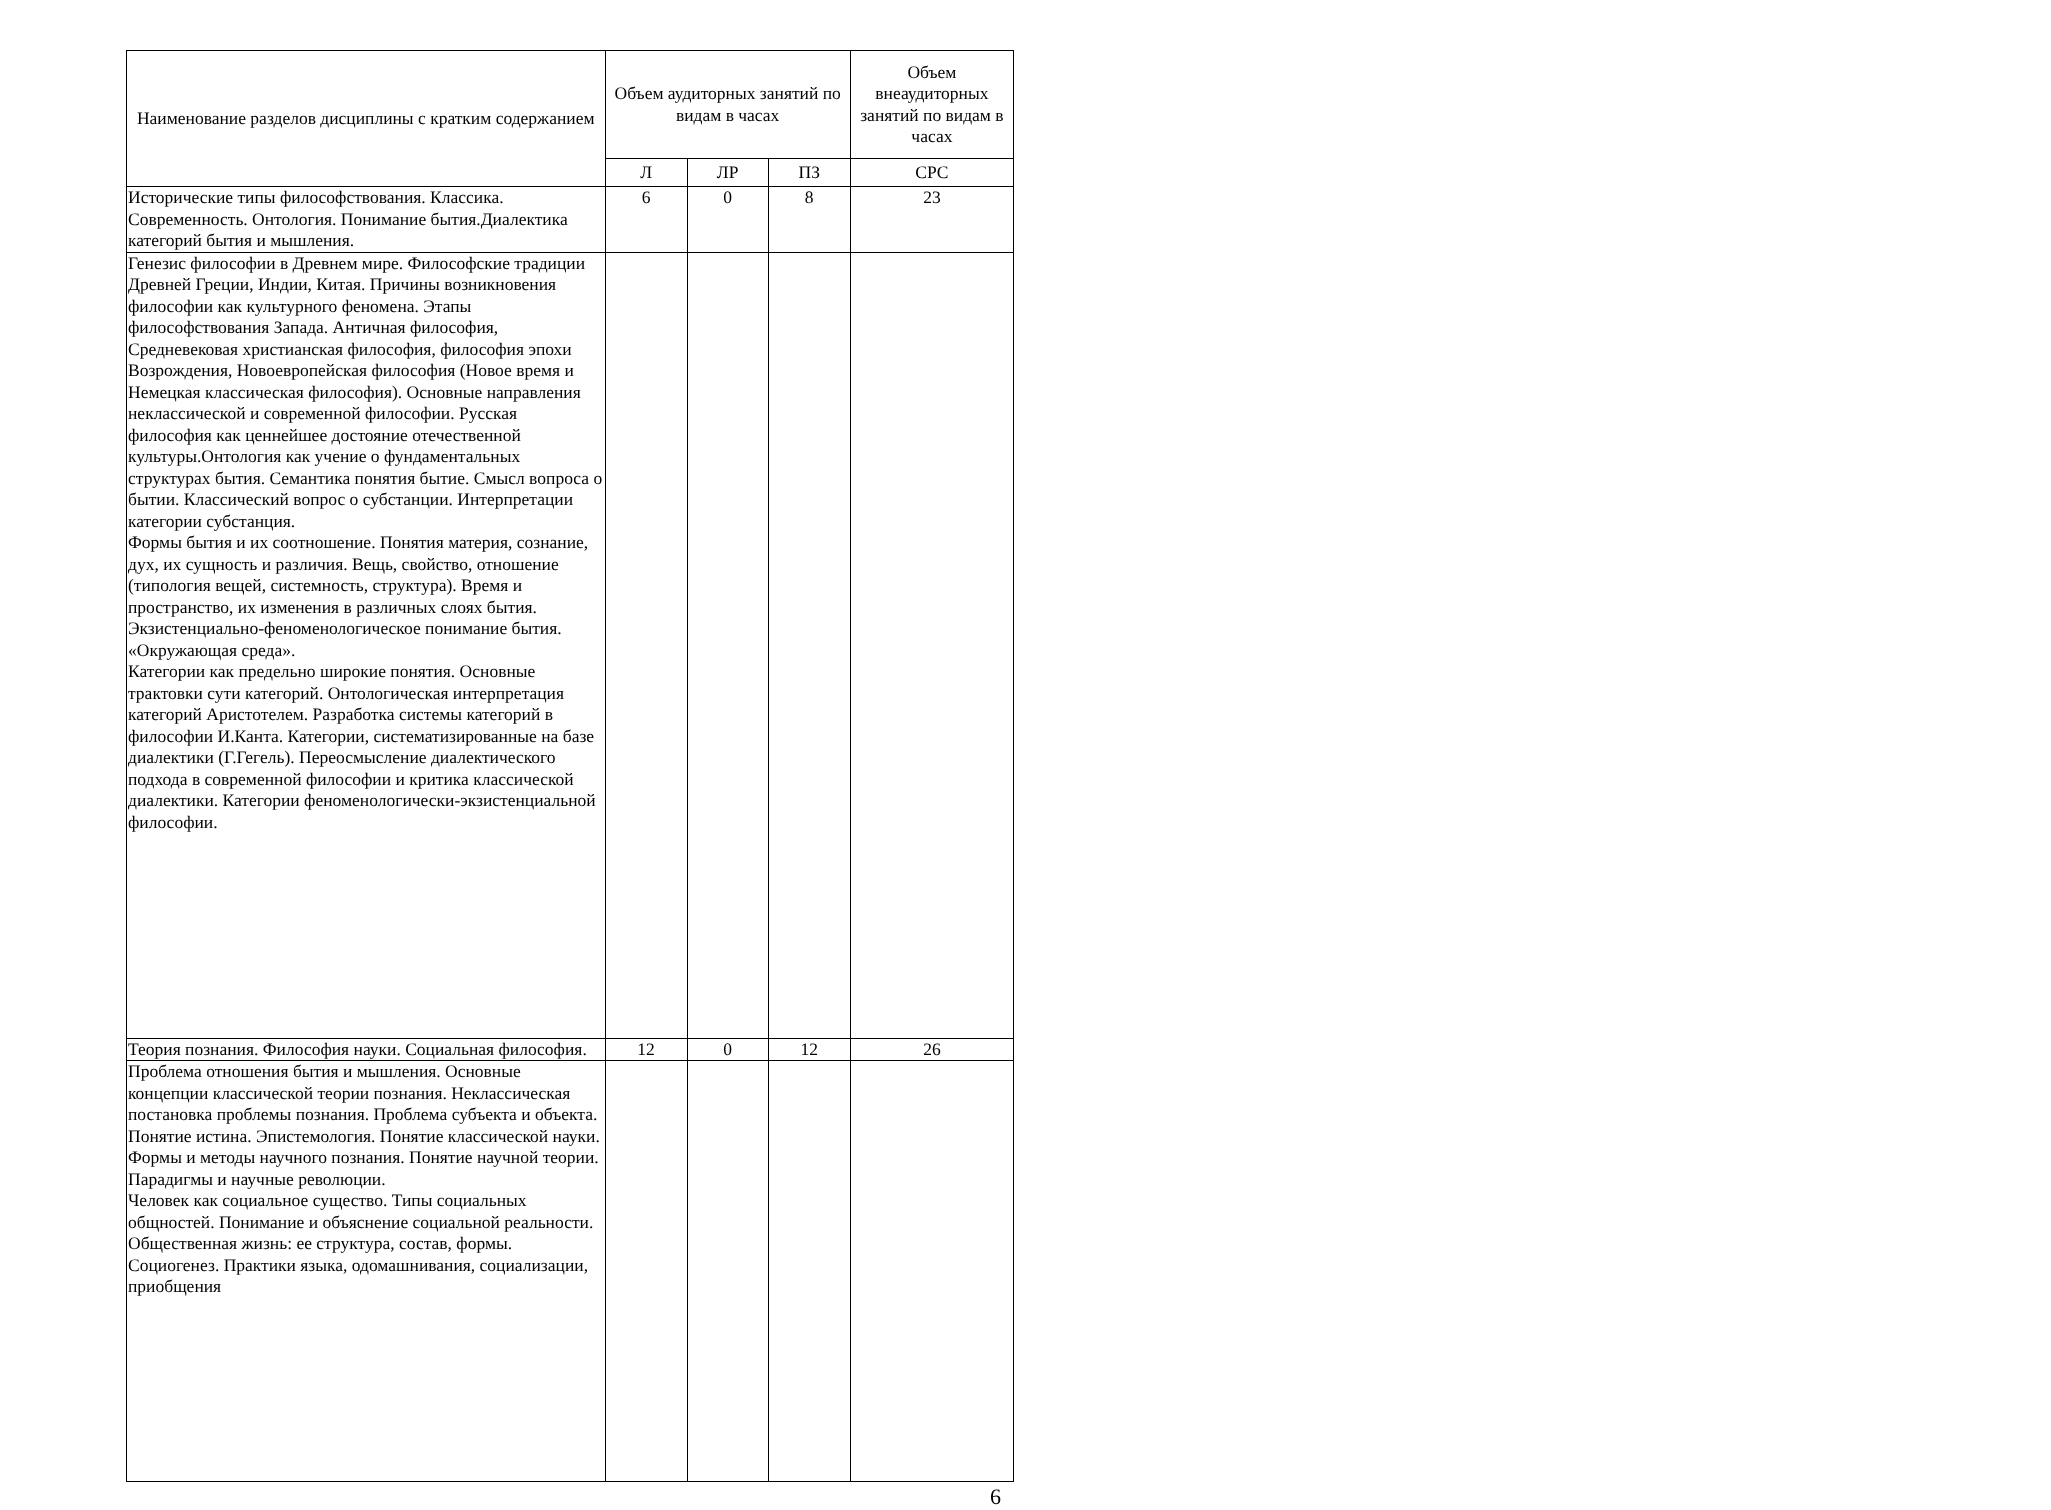| Наименование разделов дисциплины с кратким содержанием | Объем аудиторных занятий по видам в часах | | | Объем внеаудиторных занятий по видам в часах |
| --- | --- | --- | --- | --- |
| | Л | ЛР | ПЗ | СРС |
| Исторические типы философствования. Классика. Современность. Онтология. Понимание бытия.Диалектика категорий бытия и мышления. | 6 | 0 | 8 | 23 |
| Генезис философии в Древнем мире. Философские традиции Древней Греции, Индии, Китая. Причины возникновения философии как культурного феномена. Этапы философствования Запада. Античная философия, Средневековая христианская философия, философия эпохи Возрождения, Новоевропейская философия (Новое время и Немецкая классическая философия). Основные направления неклассической и современной философии. Русская философия как ценнейшее достояние отечественной культуры.Онтология как учение о фундаментальных структурах бытия. Семантика понятия бытие. Смысл вопроса о бытии. Классический вопрос о субстанции. Интерпретации категории субстанция. Формы бытия и их соотношение. Понятия материя, сознание, дух, их сущность и различия. Вещь, свойство, отношение (типология вещей, системность, структура). Время и пространство, их изменения в различных слоях бытия. Экзистенциально-феноменологическое понимание бытия. «Окружающая среда». Категории как предельно широкие понятия. Основные трактовки сути категорий. Онтологическая интерпретация категорий Аристотелем. Разработка системы категорий в философии И.Канта. Категории, систематизированные на базе диалектики (Г.Гегель). Переосмысление диалектического подхода в современной философии и критика классической диалектики. Категории феноменологически-экзистенциальной философии. | | | | |
| Теория познания. Философия науки. Социальная философия. | 12 | 0 | 12 | 26 |
| Проблема отношения бытия и мышления. Основные концепции классической теории познания. Неклассическая постановка проблемы познания. Проблема субъекта и объекта. Понятие истина. Эпистемология. Понятие классической науки. Формы и методы научного познания. Понятие научной теории. Парадигмы и научные революции. Человек как социальное существо. Типы социальных общностей. Понимание и объяснение социальной реальности. Общественная жизнь: ее структура, состав, формы. Социогенез. Практики языка, одомашнивания, социализации, приобщения | | | | |
6